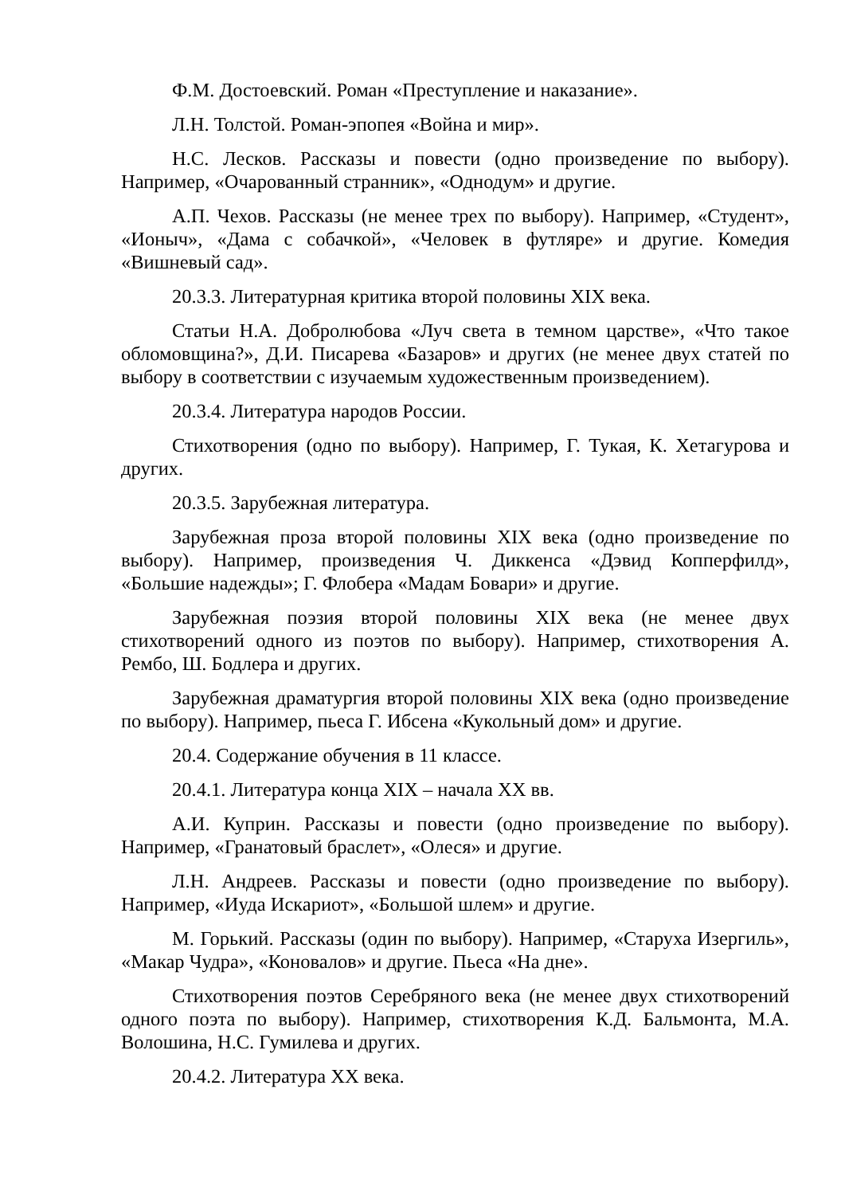Ф.М. Достоевский. Роман «Преступление и наказание».
Л.Н. Толстой. Роман-эпопея «Война и мир».
Н.С. Лесков. Рассказы и повести (одно произведение по выбору). Например, «Очарованный странник», «Однодум» и другие.
А.П. Чехов. Рассказы (не менее трех по выбору). Например, «Студент», «Ионыч», «Дама с собачкой», «Человек в футляре» и другие. Комедия «Вишневый сад».
20.3.3. Литературная критика второй половины XIX века.
Статьи Н.А. Добролюбова «Луч света в темном царстве», «Что такое обломовщина?», Д.И. Писарева «Базаров» и других (не менее двух статей по выбору в соответствии с изучаемым художественным произведением).
20.3.4. Литература народов России.
Стихотворения (одно по выбору). Например, Г. Тукая, К. Хетагурова и других.
20.3.5. Зарубежная литература.
Зарубежная проза второй половины XIX века (одно произведение по выбору). Например, произведения Ч. Диккенса «Дэвид Копперфилд», «Большие надежды»; Г. Флобера «Мадам Бовари» и другие.
Зарубежная поэзия второй половины XIX века (не менее двух стихотворений одного из поэтов по выбору). Например, стихотворения А. Рембо, Ш. Бодлера и других.
Зарубежная драматургия второй половины XIX века (одно произведение по выбору). Например, пьеса Г. Ибсена «Кукольный дом» и другие.
20.4. Содержание обучения в 11 классе.
20.4.1. Литература конца XIX – начала XX вв.
А.И. Куприн. Рассказы и повести (одно произведение по выбору). Например, «Гранатовый браслет», «Олеся» и другие.
Л.Н. Андреев. Рассказы и повести (одно произведение по выбору). Например, «Иуда Искариот», «Большой шлем» и другие.
М. Горький. Рассказы (один по выбору). Например, «Старуха Изергиль», «Макар Чудра», «Коновалов» и другие. Пьеса «На дне».
Стихотворения поэтов Серебряного века (не менее двух стихотворений одного поэта по выбору). Например, стихотворения К.Д. Бальмонта, М.А. Волошина, Н.С. Гумилева и других.
20.4.2. Литература XX века.